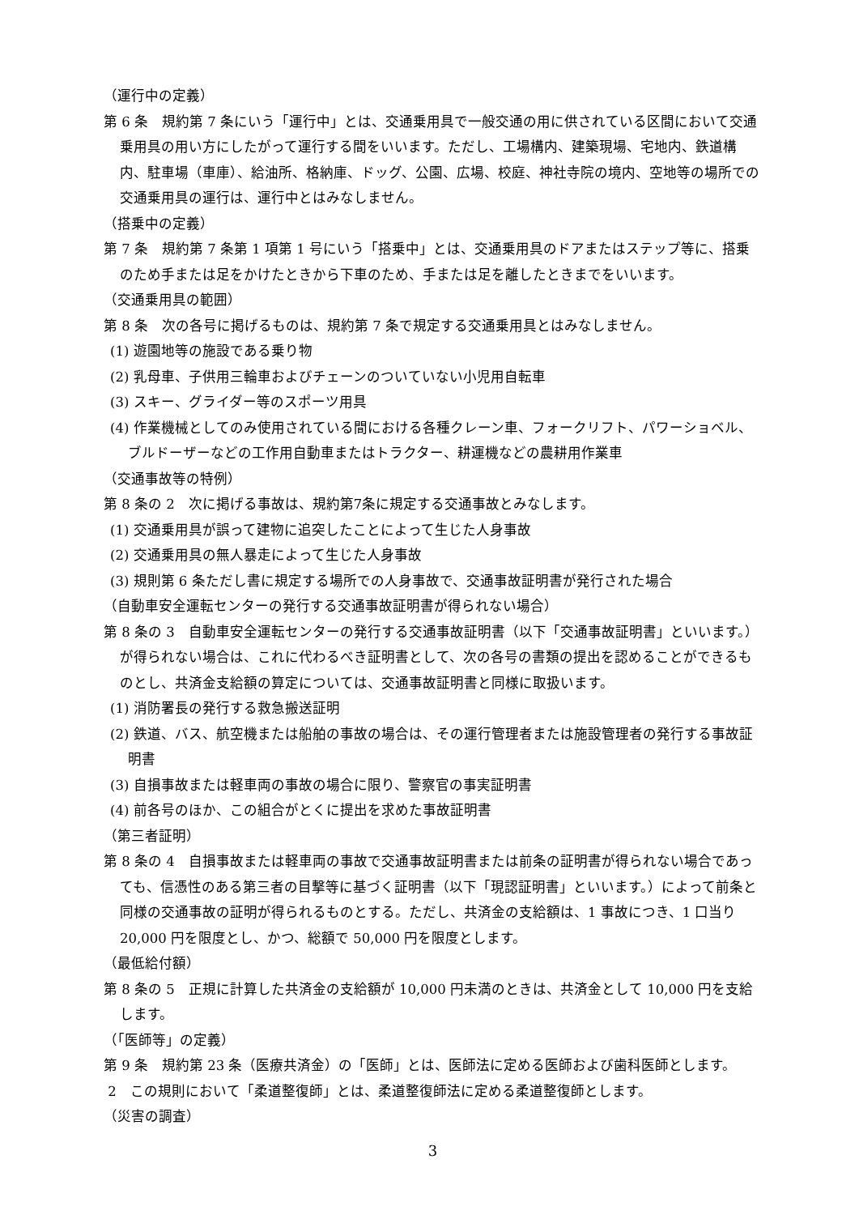（運行中の定義）
第 6 条　規約第 7 条にいう「運行中」とは、交通乗用具で一般交通の用に供されている区間において交通乗用具の用い方にしたがって運行する間をいいます。ただし、工場構内、建築現場、宅地内、鉄道構内、駐車場（車庫）、給油所、格納庫、ドッグ、公園、広場、校庭、神社寺院の境内、空地等の場所での交通乗用具の運行は、運行中とはみなしません。
（搭乗中の定義）
第 7 条　規約第 7 条第 1 項第 1 号にいう「搭乗中」とは、交通乗用具のドアまたはステップ等に、搭乗のため手または足をかけたときから下車のため、手または足を離したときまでをいいます。
（交通乗用具の範囲）
第 8 条　次の各号に掲げるものは、規約第 7 条で規定する交通乗用具とはみなしません。
(1) 遊園地等の施設である乗り物
(2) 乳母車、子供用三輪車およびチェーンのついていない小児用自転車
(3) スキー、グライダー等のスポーツ用具
(4) 作業機械としてのみ使用されている間における各種クレーン車、フォークリフト、パワーショベル、ブルドーザーなどの工作用自動車またはトラクター、耕運機などの農耕用作業車
（交通事故等の特例）
第 8 条の 2　次に掲げる事故は、規約第7条に規定する交通事故とみなします。
(1) 交通乗用具が誤って建物に追突したことによって生じた人身事故
(2) 交通乗用具の無人暴走によって生じた人身事故
(3) 規則第 6 条ただし書に規定する場所での人身事故で、交通事故証明書が発行された場合
（自動車安全運転センターの発行する交通事故証明書が得られない場合）
第 8 条の 3　自動車安全運転センターの発行する交通事故証明書（以下「交通事故証明書」といいます。）が得られない場合は、これに代わるべき証明書として、次の各号の書類の提出を認めることができるものとし、共済金支給額の算定については、交通事故証明書と同様に取扱います。
(1) 消防署長の発行する救急搬送証明
(2) 鉄道、バス、航空機または船舶の事故の場合は、その運行管理者または施設管理者の発行する事故証明書
(3) 自損事故または軽車両の事故の場合に限り、警察官の事実証明書
(4) 前各号のほか、この組合がとくに提出を求めた事故証明書
（第三者証明）
第 8 条の 4　自損事故または軽車両の事故で交通事故証明書または前条の証明書が得られない場合であっても、信憑性のある第三者の目撃等に基づく証明書（以下「現認証明書」といいます。）によって前条と同様の交通事故の証明が得られるものとする。ただし、共済金の支給額は、1 事故につき、1 口当り 20,000 円を限度とし、かつ、総額で 50,000 円を限度とします。
（最低給付額）
第 8 条の 5　正規に計算した共済金の支給額が 10,000 円未満のときは、共済金として 10,000 円を支給します。
（「医師等」の定義）
第 9 条　規約第 23 条（医療共済金）の「医師」とは、医師法に定める医師および歯科医師とします。
2　この規則において「柔道整復師」とは、柔道整復師法に定める柔道整復師とします。
（災害の調査）
3